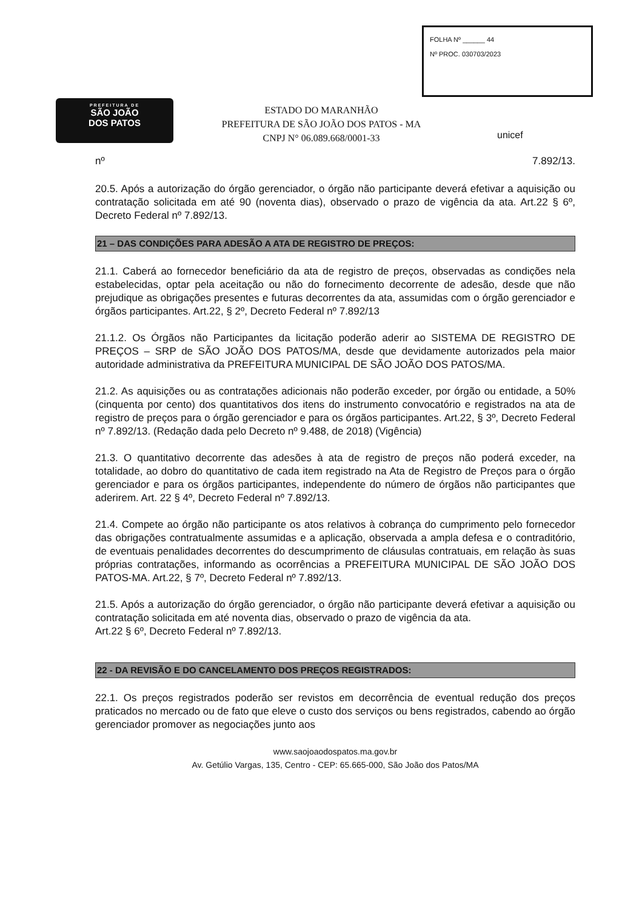PREFEITURA DE
SÃO JOÃO
DOS PATOS
ESTADO DO MARANHÃO
PREFEITURA DE SÃO JOÃO DOS PATOS - MA
CNPJ N° 06.089.668/0001-33
FOLHA Nº ______ 44
Nº PROC. 030703/2023
unicef
nº 7.892/13.
20.5. Após a autorização do órgão gerenciador, o órgão não participante deverá efetivar a aquisição ou contratação solicitada em até 90 (noventa dias), observado o prazo de vigência da ata. Art.22 § 6º, Decreto Federal nº 7.892/13.
21 – DAS CONDIÇÕES PARA ADESÃO A ATA DE REGISTRO DE PREÇOS:
21.1. Caberá ao fornecedor beneficiário da ata de registro de preços, observadas as condições nela estabelecidas, optar pela aceitação ou não do fornecimento decorrente de adesão, desde que não prejudique as obrigações presentes e futuras decorrentes da ata, assumidas com o órgão gerenciador e órgãos participantes. Art.22, § 2º, Decreto Federal nº 7.892/13
21.1.2. Os Órgãos não Participantes da licitação poderão aderir ao SISTEMA DE REGISTRO DE PREÇOS – SRP de SÃO JOÃO DOS PATOS/MA, desde que devidamente autorizados pela maior autoridade administrativa da PREFEITURA MUNICIPAL DE SÃO JOÃO DOS PATOS/MA.
21.2. As aquisições ou as contratações adicionais não poderão exceder, por órgão ou entidade, a 50% (cinquenta por cento) dos quantitativos dos itens do instrumento convocatório e registrados na ata de registro de preços para o órgão gerenciador e para os órgãos participantes. Art.22, § 3º, Decreto Federal nº 7.892/13. (Redação dada pelo Decreto nº 9.488, de 2018) (Vigência)
21.3. O quantitativo decorrente das adesões à ata de registro de preços não poderá exceder, na totalidade, ao dobro do quantitativo de cada item registrado na Ata de Registro de Preços para o órgão gerenciador e para os órgãos participantes, independente do número de órgãos não participantes que aderirem. Art. 22 § 4º, Decreto Federal nº 7.892/13.
21.4. Compete ao órgão não participante os atos relativos à cobrança do cumprimento pelo fornecedor das obrigações contratualmente assumidas e a aplicação, observada a ampla defesa e o contraditório, de eventuais penalidades decorrentes do descumprimento de cláusulas contratuais, em relação às suas próprias contratações, informando as ocorrências a PREFEITURA MUNICIPAL DE SÃO JOÃO DOS PATOS-MA. Art.22, § 7º, Decreto Federal nº 7.892/13.
21.5. Após a autorização do órgão gerenciador, o órgão não participante deverá efetivar a aquisição ou contratação solicitada em até noventa dias, observado o prazo de vigência da ata.
Art.22 § 6º, Decreto Federal nº 7.892/13.
22 - DA REVISÃO E DO CANCELAMENTO DOS PREÇOS REGISTRADOS:
22.1. Os preços registrados poderão ser revistos em decorrência de eventual redução dos preços praticados no mercado ou de fato que eleve o custo dos serviços ou bens registrados, cabendo ao órgão gerenciador promover as negociações junto aos
www.saojoaodospatos.ma.gov.br
Av. Getúlio Vargas, 135, Centro - CEP: 65.665-000, São João dos Patos/MA